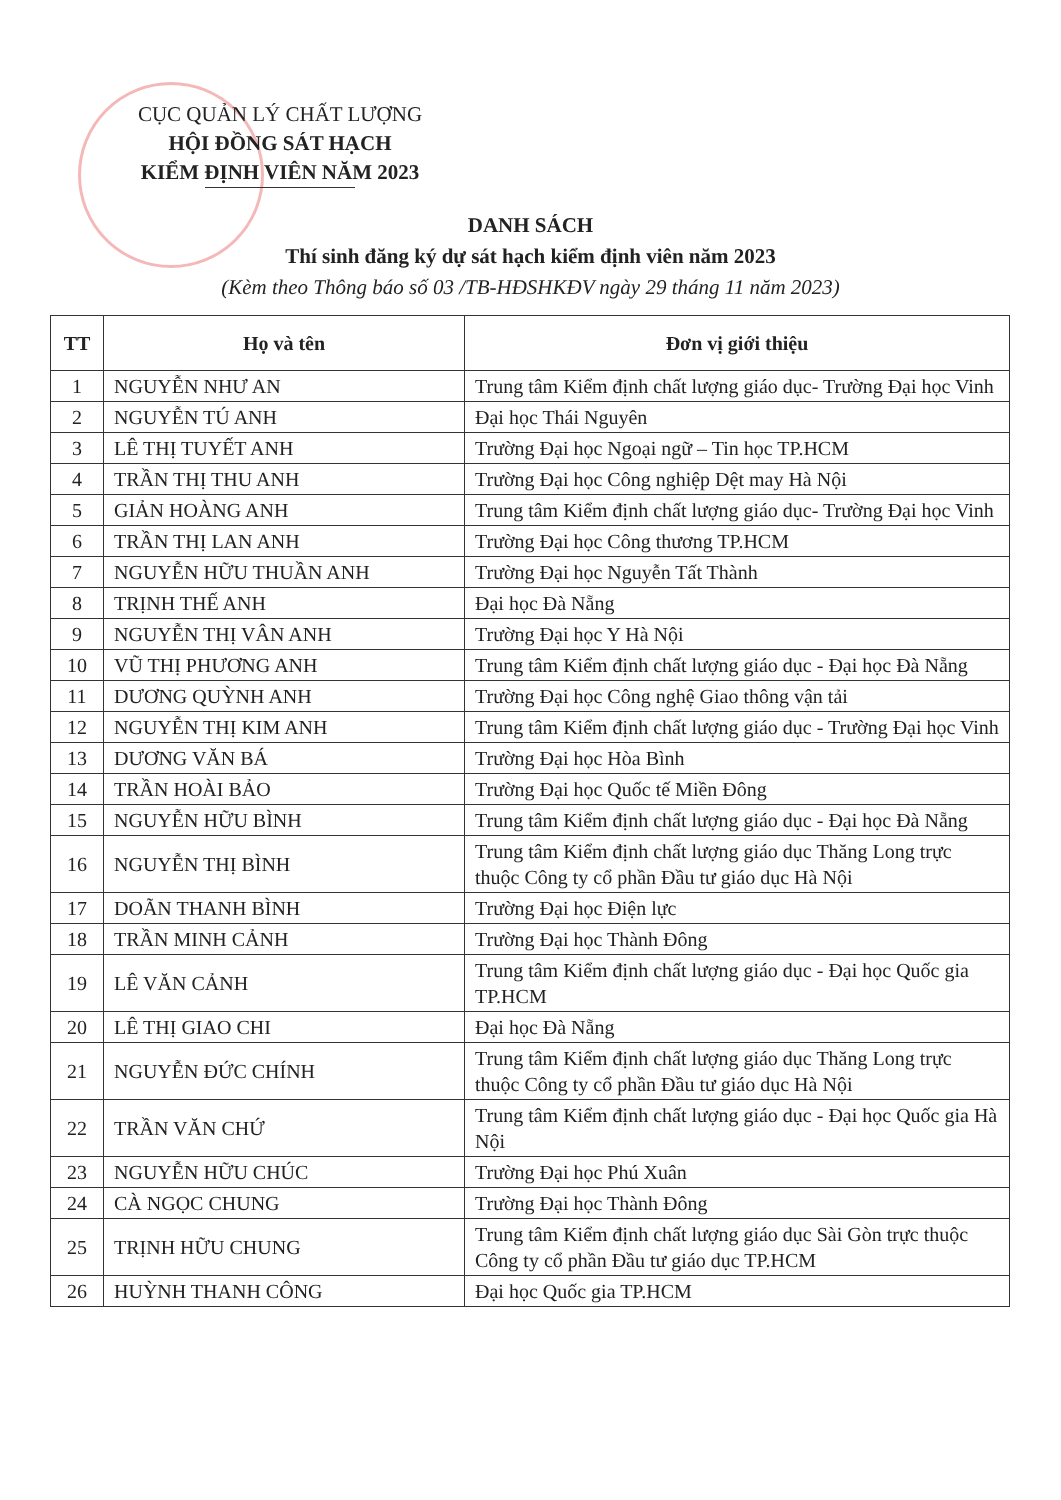CỤC QUẢN LÝ CHẤT LƯỢNG
HỘI ĐỒNG SÁT HẠCH
KIỂM ĐỊNH VIÊN NĂM 2023
DANH SÁCH
Thí sinh đăng ký dự sát hạch kiểm định viên năm 2023
(Kèm theo Thông báo số 03 /TB-HĐSHKĐV ngày 29 tháng 11 năm 2023)
| TT | Họ và tên | Đơn vị giới thiệu |
| --- | --- | --- |
| 1 | NGUYỄN NHƯ AN | Trung tâm Kiểm định chất lượng giáo dục- Trường Đại học Vinh |
| 2 | NGUYỄN TÚ ANH | Đại học Thái Nguyên |
| 3 | LÊ THỊ TUYẾT ANH | Trường Đại học Ngoại ngữ – Tin học TP.HCM |
| 4 | TRẦN THỊ THU ANH | Trường Đại học Công nghiệp Dệt may Hà Nội |
| 5 | GIẢN HOÀNG ANH | Trung tâm Kiểm định chất lượng giáo dục- Trường Đại học Vinh |
| 6 | TRẦN THỊ LAN ANH | Trường Đại học Công thương TP.HCM |
| 7 | NGUYỄN HỮU THUẦN ANH | Trường Đại học Nguyễn Tất Thành |
| 8 | TRỊNH THẾ ANH | Đại học Đà Nẵng |
| 9 | NGUYỄN THỊ VÂN ANH | Trường Đại học Y Hà Nội |
| 10 | VŨ THỊ PHƯƠNG ANH | Trung tâm Kiểm định chất lượng giáo dục - Đại học Đà Nẵng |
| 11 | DƯƠNG QUỲNH ANH | Trường Đại học Công nghệ Giao thông vận tải |
| 12 | NGUYỄN THỊ KIM ANH | Trung tâm Kiểm định chất lượng giáo dục - Trường Đại học Vinh |
| 13 | DƯƠNG VĂN BÁ | Trường Đại học Hòa Bình |
| 14 | TRẦN HOÀI BẢO | Trường Đại học Quốc tế Miền Đông |
| 15 | NGUYỄN HỮU BÌNH | Trung tâm Kiểm định chất lượng giáo dục - Đại học Đà Nẵng |
| 16 | NGUYỄN THỊ BÌNH | Trung tâm Kiểm định chất lượng giáo dục Thăng Long trực thuộc Công ty cổ phần Đầu tư giáo dục Hà Nội |
| 17 | DOÃN THANH BÌNH | Trường Đại học Điện lực |
| 18 | TRẦN MINH CẢNH | Trường Đại học Thành Đông |
| 19 | LÊ VĂN CẢNH | Trung tâm Kiểm định chất lượng giáo dục - Đại học Quốc gia TP.HCM |
| 20 | LÊ THỊ GIAO CHI | Đại học Đà Nẵng |
| 21 | NGUYỄN ĐỨC CHÍNH | Trung tâm Kiểm định chất lượng giáo dục Thăng Long trực thuộc Công ty cổ phần Đầu tư giáo dục Hà Nội |
| 22 | TRẦN VĂN CHỨ | Trung tâm Kiểm định chất lượng giáo dục - Đại học Quốc gia Hà Nội |
| 23 | NGUYỄN HỮU CHÚC | Trường Đại học Phú Xuân |
| 24 | CÀ NGỌC CHUNG | Trường Đại học Thành Đông |
| 25 | TRỊNH HỮU CHUNG | Trung tâm Kiểm định chất lượng giáo dục Sài Gòn trực thuộc Công ty cổ phần Đầu tư giáo dục TP.HCM |
| 26 | HUỲNH THANH CÔNG | Đại học Quốc gia TP.HCM |